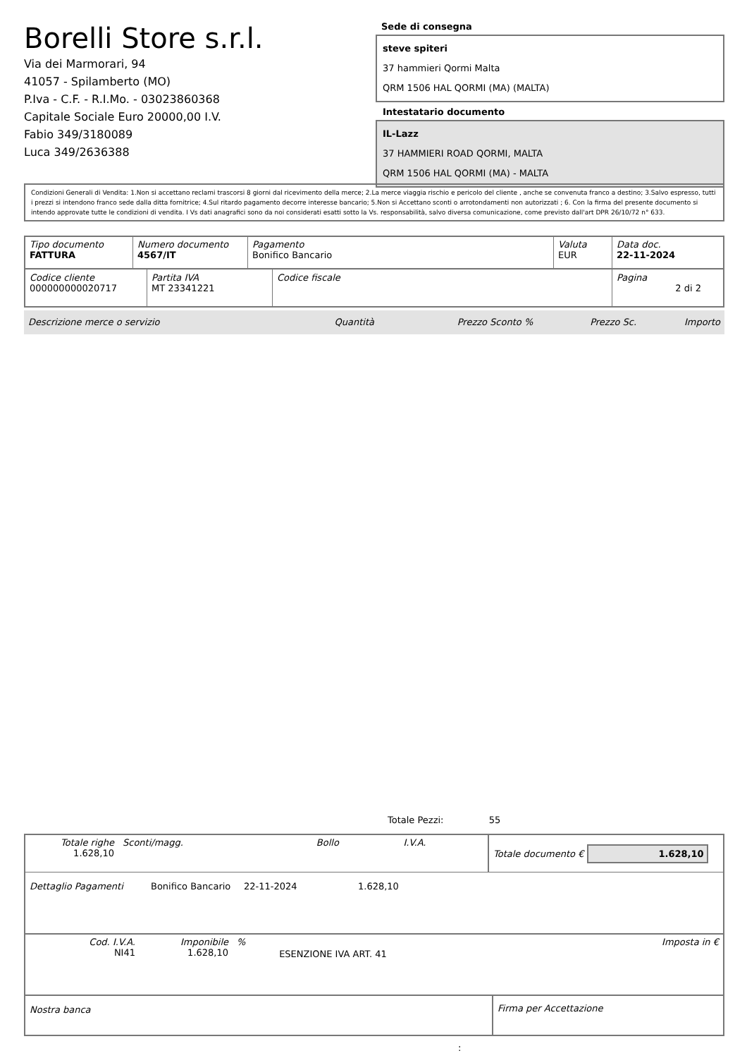Borelli Store s.r.l.
Via dei Marmorari, 94
41057 - Spilamberto (MO)
P.Iva - C.F. - R.I.Mo. - 03023860368
Capitale Sociale Euro 20000,00 I.V.
Fabio 349/3180089
Luca 349/2636388
Sede di consegna
steve spiteri
37 hammieri Qormi Malta
QRM 1506 HAL QORMI (MA) (MALTA)
Intestatario documento
IL-Lazz
37 HAMMIERI ROAD QORMI, MALTA
QRM 1506 HAL QORMI (MA) - MALTA
Condizioni Generali di Vendita: 1.Non si accettano reclami trascorsi 8 giorni dal ricevimento della merce; 2.La merce viaggia rischio e pericolo del cliente , anche se convenuta franco a destino; 3.Salvo espresso, tutti i prezzi si intendono franco sede dalla ditta fornitrice; 4.Sul ritardo pagamento decorre interesse bancario; 5.Non si Accettano sconti o arrotondamenti non autorizzati ; 6. Con la firma del presente documento si intendo approvate tutte le condizioni di vendita. I Vs dati anagrafici sono da noi considerati esatti sotto la Vs. responsabilità, salvo diversa comunicazione, come previsto dall'art DPR 26/10/72 n° 633.
| Tipo documento FATTURA | Numero documento 4567/IT | Pagamento Bonifico Bancario | Valuta EUR | Data doc. 22-11-2024 |
| Codice cliente 000000000020717 | Partita IVA MT 23341221 | Codice fiscale | Pagina 2 di 2 |
| Descrizione merce o servizio | Quantità | Prezzo Sconto % | Prezzo Sc. | Importo |
Totale Pezzi: 55
| Totale righe 1.628,10 | Sconti/magg. | Bollo | I.V.A. | Totale documento € 1.628,10 |
| Dettaglio Pagamenti | Bonifico Bancario | 22-11-2024 | 1.628,10 |
| Cod. I.V.A. NI41 | Imponibile 1.628,10 | % | ESENZIONE IVA ART. 41 | Imposta in € |
| Nostra banca | Firma per Accettazione |
: